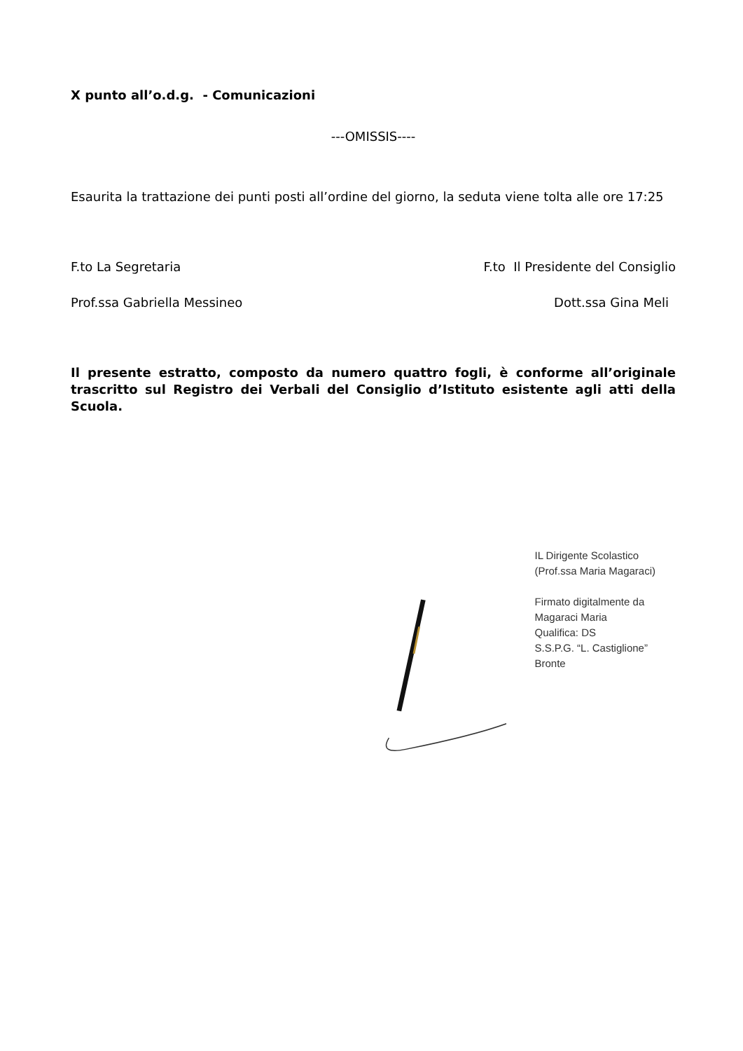X punto all’o.d.g. - Comunicazioni
---OMISSIS----
Esaurita la trattazione dei punti posti all’ordine del giorno, la seduta viene tolta alle ore 17:25
F.to La Segretaria F.to Il Presidente del Consiglio
Prof.ssa Gabriella Messineo Dott.ssa Gina Meli
Il presente estratto, composto da numero quattro fogli, è conforme all’originale trascritto sul Registro dei Verbali del Consiglio d’Istituto esistente agli atti della Scuola.
IL Dirigente Scolastico
(Prof.ssa Maria Magaraci)
Firmato digitalmente da
Magaraci Maria
Qualifica: DS
S.S.P.G. “L. Castiglione” Bronte